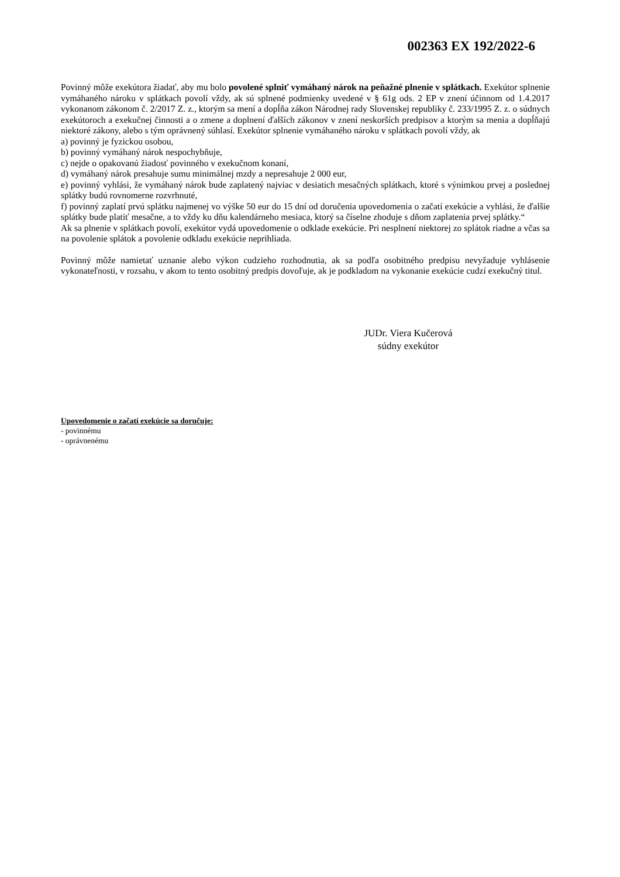002363 EX 192/2022-6
Povinný môže exekútora žiadať, aby mu bolo povolené splniť vymáhaný nárok na peňažné plnenie v splátkach. Exekútor splnenie vymáhaného nároku v splátkach povolí vždy, ak sú splnené podmienky uvedené v § 61g ods. 2 EP v znení účinnom od 1.4.2017 vykonanom zákonom č. 2/2017 Z. z., ktorým sa mení a dopĺňa zákon Národnej rady Slovenskej republiky č. 233/1995 Z. z. o súdnych exekútoroch a exekučnej činnosti a o zmene a doplnení ďalších zákonov v znení neskorších predpisov a ktorým sa menia a dopĺňajú niektoré zákony, alebo s tým oprávnený súhlasí. Exekútor splnenie vymáhaného nároku v splátkach povolí vždy, ak
a) povinný je fyzickou osobou,
b) povinný vymáhaný nárok nespochybňuje,
c) nejde o opakovanú žiadosť povinného v exekučnom konaní,
d) vymáhaný nárok presahuje sumu minimálnej mzdy a nepresahuje 2 000 eur,
e) povinný vyhlási, že vymáhaný nárok bude zaplatený najviac v desiatich mesačných splátkach, ktoré s výnimkou prvej a poslednej splátky budú rovnomerne rozvrhnuté,
f) povinný zaplatí prvú splátku najmenej vo výške 50 eur do 15 dní od doručenia upovedomenia o začatí exekúcie a vyhlási, že ďalšie splátky bude platiť mesačne, a to vždy ku dňu kalendárneho mesiaca, ktorý sa číselne zhoduje s dňom zaplatenia prvej splátky.“
Ak sa plnenie v splátkach povolí, exekútor vydá upovedomenie o odklade exekúcie. Pri nesplnení niektorej zo splátok riadne a včas sa na povolenie splátok a povolenie odkladu exekúcie neprihliada.
Povinný môže namietať uznanie alebo výkon cudzieho rozhodnutia, ak sa podľa osobitného predpisu nevyžaduje vyhlásenie vykonateľnosti, v rozsahu, v akom to tento osobitný predpis dovoľuje, ak je podkladom na vykonanie exekúcie cudzí exekučný titul.
JUDr. Viera Kučerová
súdny exekútor
Upovedomenie o začatí exekúcie sa doručuje:
- povinnému
- oprávnenému